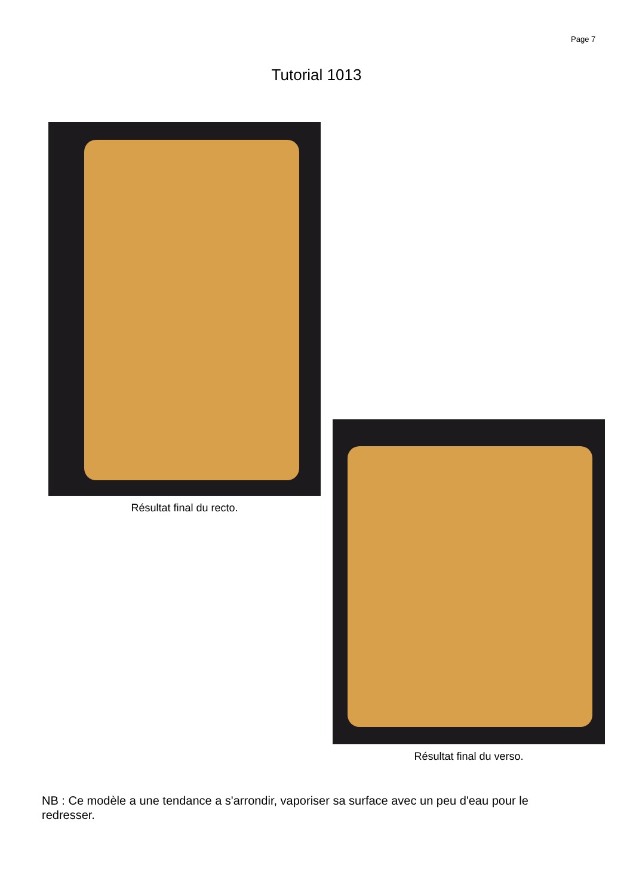Page 7
Tutorial 1013
Résultat final du recto.
Résultat final du verso.
NB : Ce modèle a une tendance a s'arrondir, vaporiser sa surface avec un peu d'eau pour le redresser.